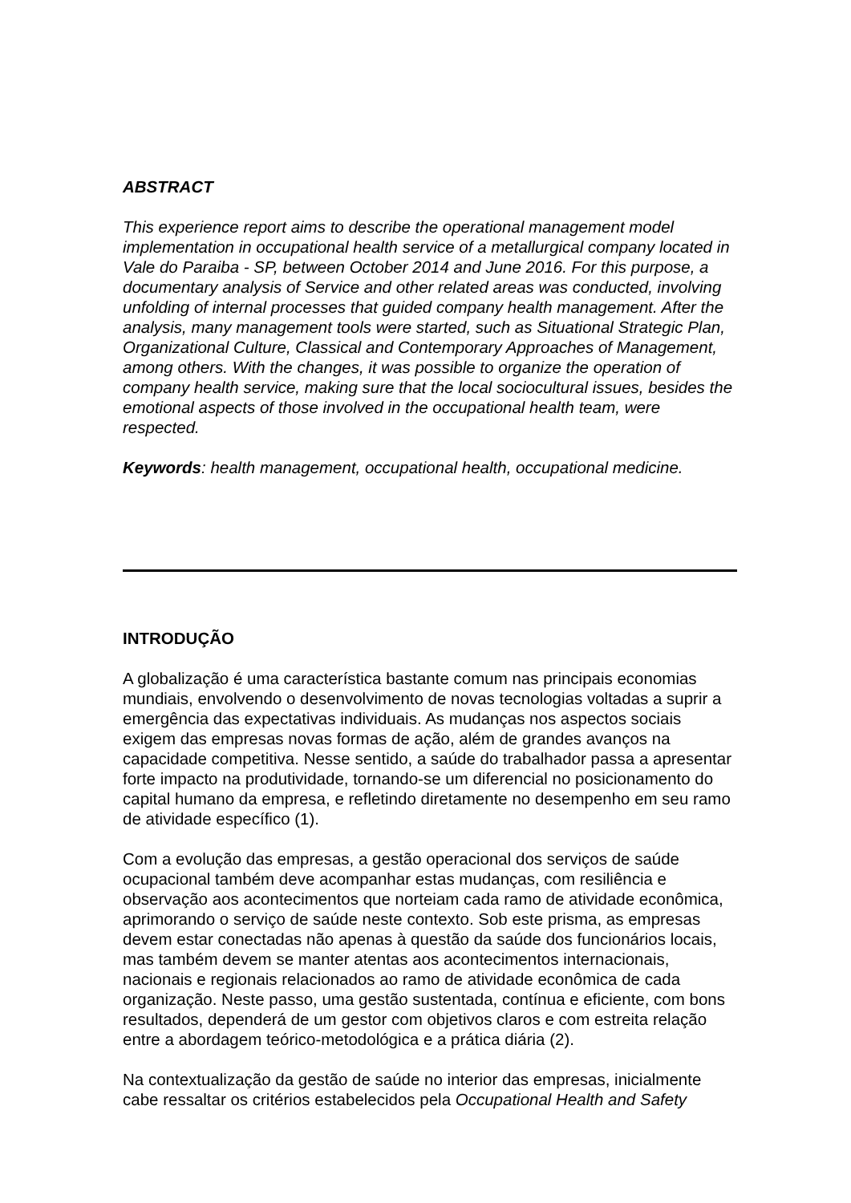ABSTRACT
This experience report aims to describe the operational management model implementation in occupational health service of a metallurgical company located in Vale do Paraiba - SP, between October 2014 and June 2016. For this purpose, a documentary analysis of Service and other related areas was conducted, involving unfolding of internal processes that guided company health management. After the analysis, many management tools were started, such as Situational Strategic Plan, Organizational Culture, Classical and Contemporary Approaches of Management, among others. With the changes, it was possible to organize the operation of company health service, making sure that the local sociocultural issues, besides the emotional aspects of those involved in the occupational health team, were respected.
Keywords: health management, occupational health, occupational medicine.
INTRODUÇÃO
A globalização é uma característica bastante comum nas principais economias mundiais, envolvendo o desenvolvimento de novas tecnologias voltadas a suprir a emergência das expectativas individuais. As mudanças nos aspectos sociais exigem das empresas novas formas de ação, além de grandes avanços na capacidade competitiva. Nesse sentido, a saúde do trabalhador passa a apresentar forte impacto na produtividade, tornando-se um diferencial no posicionamento do capital humano da empresa, e refletindo diretamente no desempenho em seu ramo de atividade específico (1).
Com a evolução das empresas, a gestão operacional dos serviços de saúde ocupacional também deve acompanhar estas mudanças, com resiliência e observação aos acontecimentos que norteiam cada ramo de atividade econômica, aprimorando o serviço de saúde neste contexto. Sob este prisma, as empresas devem estar conectadas não apenas à questão da saúde dos funcionários locais, mas também devem se manter atentas aos acontecimentos internacionais, nacionais e regionais relacionados ao ramo de atividade econômica de cada organização. Neste passo, uma gestão sustentada, contínua e eficiente, com bons resultados, dependerá de um gestor com objetivos claros e com estreita relação entre a abordagem teórico-metodológica e a prática diária (2).
Na contextualização da gestão de saúde no interior das empresas, inicialmente cabe ressaltar os critérios estabelecidos pela Occupational Health and Safety